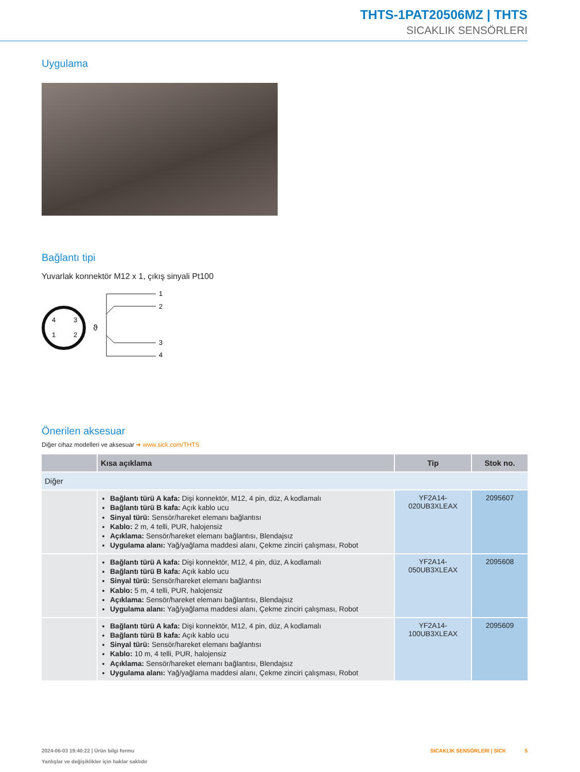THTS-1PAT20506MZ | THTS
SICAKLIK SENSÖRLERI
Uygulama
Bağlantı tipi
Yuvarlak konnektör M12 x 1, çıkış sinyali Pt100
4
3
1
2
ϑ
1
2
3
4
Önerilen aksesuar
Diğer cihaz modelleri ve aksesuar ➜ www.sick.com/THTS
| | Kısa açıklama | Tip | Stok no. |
| --- | --- | --- | --- |
| Diğer | | | |
| | Bağlantı türü A kafa: Dişi konnektör, M12, 4 pin, düz, A kodlamalı Bağlantı türü B kafa: Açık kablo ucu Sinyal türü: Sensör/hareket elemanı bağlantısı Kablo: 2 m, 4 telli, PUR, halojensiz Açıklama: Sensör/hareket elemanı bağlantısı, Blendajsız Uygulama alanı: Yağ/yağlama maddesi alanı, Çekme zinciri çalışması, Robot | YF2A14- 020UB3XLEAX | 2095607 |
| | Bağlantı türü A kafa: Dişi konnektör, M12, 4 pin, düz, A kodlamalı Bağlantı türü B kafa: Açık kablo ucu Sinyal türü: Sensör/hareket elemanı bağlantısı Kablo: 5 m, 4 telli, PUR, halojensiz Açıklama: Sensör/hareket elemanı bağlantısı, Blendajsız Uygulama alanı: Yağ/yağlama maddesi alanı, Çekme zinciri çalışması, Robot | YF2A14- 050UB3XLEAX | 2095608 |
| | Bağlantı türü A kafa: Dişi konnektör, M12, 4 pin, düz, A kodlamalı Bağlantı türü B kafa: Açık kablo ucu Sinyal türü: Sensör/hareket elemanı bağlantısı Kablo: 10 m, 4 telli, PUR, halojensiz Açıklama: Sensör/hareket elemanı bağlantısı, Blendajsız Uygulama alanı: Yağ/yağlama maddesi alanı, Çekme zinciri çalışması, Robot | YF2A14- 100UB3XLEAX | 2095609 |
2024-06-03 19:40:22 | Ürün bilgi formu SICAKLIK SENSÖRLERI | SICK 5
Yanlışlar ve değişiklikler için haklar saklıdır